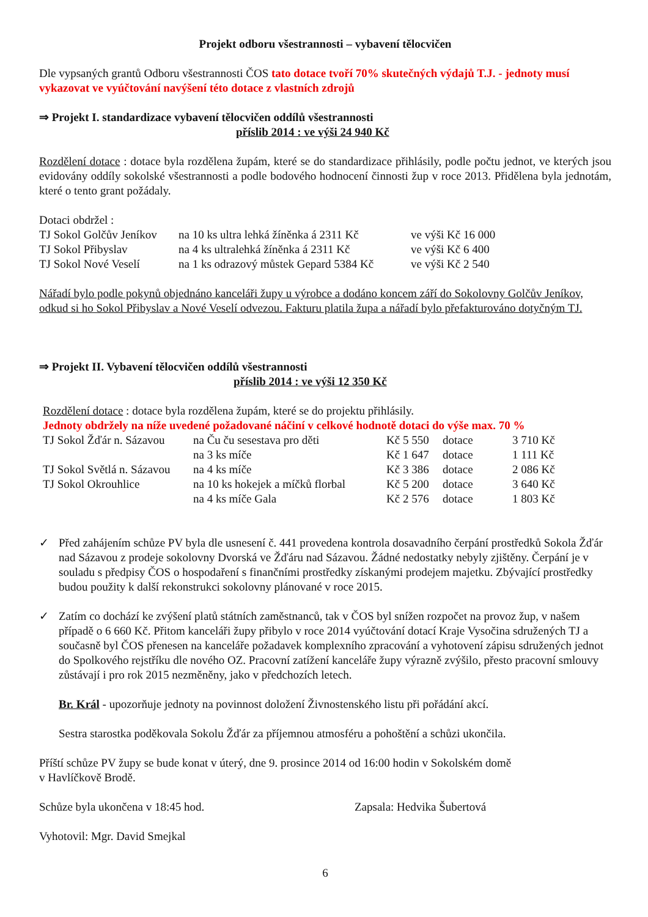Projekt odboru všestrannosti – vybavení tělocvičen
Dle vypsaných grantů Odboru všestrannosti ČOS tato dotace tvoří 70% skutečných výdajů T.J. - jednoty musí vykazovat ve vyúčtování navýšení této dotace z vlastních zdrojů
⇒ Projekt I. standardizace vybavení tělocvičen oddílů všestrannosti
příslib 2014 : ve výši 24 940 Kč
Rozdělení dotace : dotace byla rozdělena župám, které se do standardizace přihlásily, podle počtu jednot, ve kterých jsou evidovány oddíly sokolské všestrannosti a podle bodového hodnocení činnosti žup v roce 2013. Přidělena byla jednotám, které o tento grant požádaly.
Dotaci obdržel :
| TJ Sokol Golčův Jeníkov | na 10 ks ultra lehká žíněnka á 2311 Kč | ve výši Kč 16 000 |
| TJ Sokol Přibyslav | na 4 ks ultralehká žíněnka á 2311 Kč | ve výši Kč 6 400 |
| TJ Sokol Nové Veselí | na 1 ks odrazový můstek Gepard 5384 Kč | ve výši Kč 2 540 |
Nářadí bylo podle pokynů objednáno kanceláři župy u výrobce a dodáno koncem září do Sokolovny Golčův Jeníkov, odkud si ho Sokol Přibyslav a Nové Veselí odvezou. Fakturu platila župa a nářadí bylo přefakturováno dotyčným TJ.
⇒ Projekt II. Vybavení tělocvičen oddílů všestrannosti
příslib 2014 : ve výši 12 350 Kč
Rozdělení dotace : dotace byla rozdělena župám, které se do projektu přihlásily.
Jednoty obdržely na níže uvedené požadované náčiní v celkové hodnotě dotaci do výše max. 70 %
| TJ Sokol Žďár n. Sázavou | na Ču ču sesestava pro děti | Kč 5 550 | dotace | 3 710 Kč |
| | na 3 ks míče | Kč 1 647 | dotace | 1 111 Kč |
| TJ Sokol Světlá n. Sázavou | na 4 ks míče | Kč 3 386 | dotace | 2 086 Kč |
| TJ Sokol Okrouhlice | na 10 ks hokejek a míčků florbal | Kč 5 200 | dotace | 3 640 Kč |
| | na 4 ks míče Gala | Kč 2 576 | dotace | 1 803 Kč |
✓ Před zahájením schůze PV byla dle usnesení č. 441 provedena kontrola dosavadního čerpání prostředků Sokola Žďár nad Sázavou z prodeje sokolovny Dvorská ve Žďáru nad Sázavou. Žádné nedostatky nebyly zjištěny. Čerpání je v souladu s předpisy ČOS o hospodaření s finančními prostředky získanými prodejem majetku. Zbývající prostředky budou použity k další rekonstrukci sokolovny plánované v roce 2015.
✓ Zatím co dochází ke zvýšení platů státních zaměstnanců, tak v ČOS byl snížen rozpočet na provoz žup, v našem případě o 6 660 Kč. Přitom kanceláři župy přibylo v roce 2014 vyúčtování dotací Kraje Vysočina sdružených TJ a současně byl ČOS přenesen na kanceláře požadavek komplexního zpracování a vyhotovení zápisu sdružených jednot do Spolkového rejstříku dle nového OZ. Pracovní zatížení kanceláře župy výrazně zvýšilo, přesto pracovní smlouvy zůstávají i pro rok 2015 nezměněny, jako v předchozích letech.
Br. Král - upozorňuje jednoty na povinnost doložení Živnostenského listu při pořádání akcí.
Sestra starostka poděkovala Sokolu Žďár za příjemnou atmosféru a pohoštění a schůzi ukončila.
Příští schůze PV župy se bude konat v úterý, dne 9. prosince 2014 od 16:00 hodin v Sokolském domě
v Havlíčkově Brodě.
Schůze byla ukončena v 18:45 hod. Zapsala: Hedvika Šubertová
Vyhotovil: Mgr. David Smejkal
6